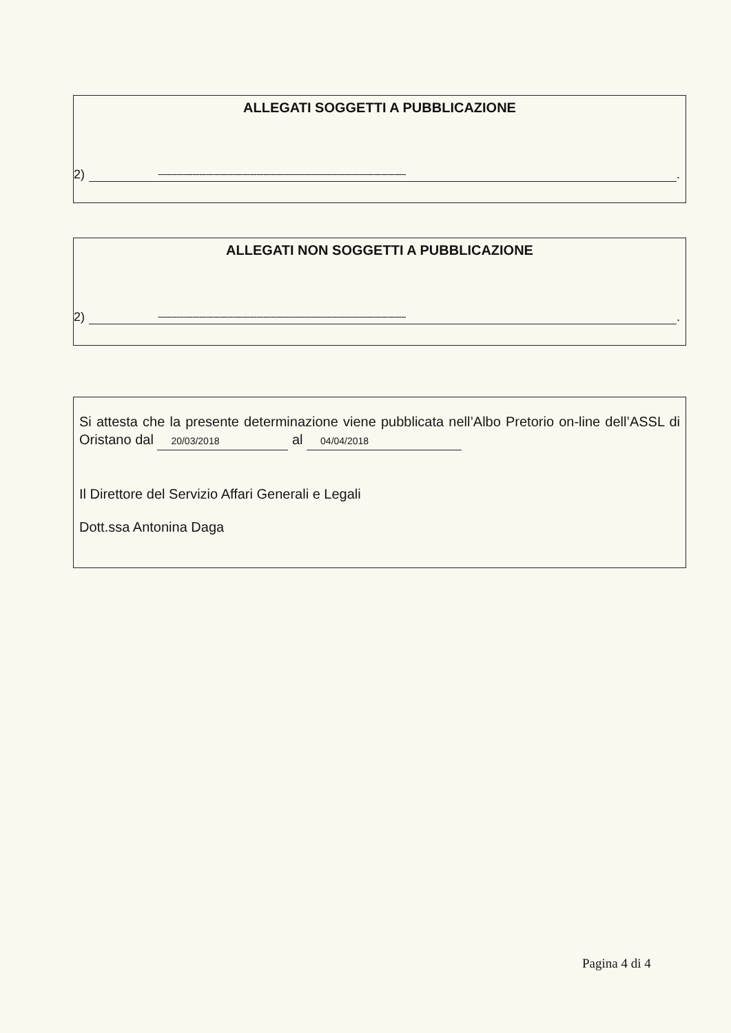ALLEGATI SOGGETTI A PUBBLICAZIONE
2) ------------------------------------------------------------------------------------------------------------.
ALLEGATI NON SOGGETTI A PUBBLICAZIONE
2) ------------------------------------------------------------------------------------------------------------.
Si attesta che la presente determinazione viene pubblicata nell’Albo Pretorio on-line dell’ASSL di Oristano dal 20/03/2018 al 04/04/2018
Il Direttore del Servizio Affari Generali e Legali
Dott.ssa Antonina Daga
Pagina 4 di 4